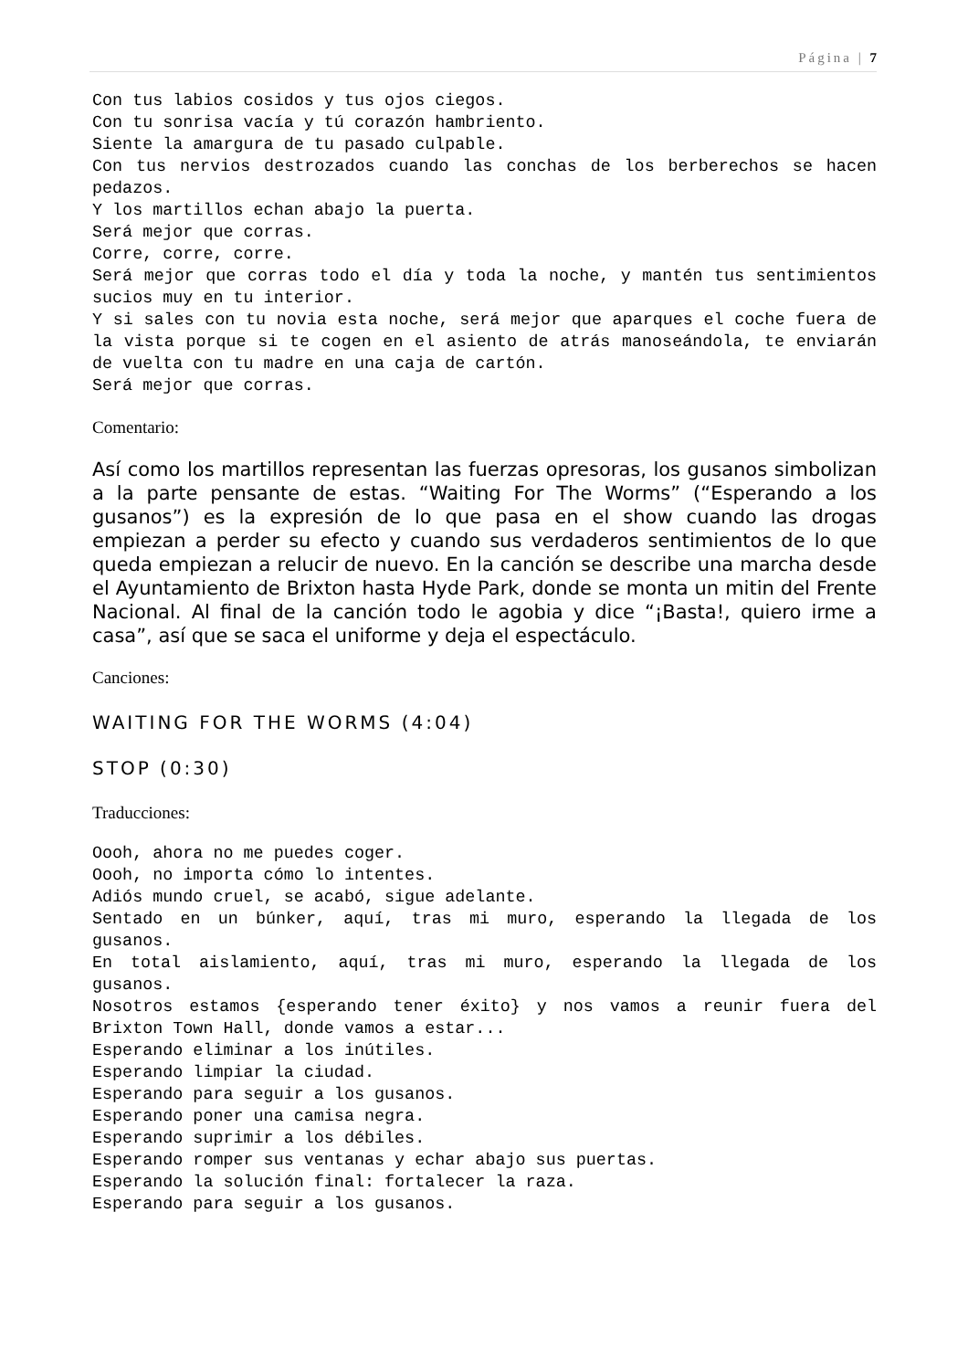Página | 7
Con tus labios cosidos y tus ojos ciegos.
Con tu sonrisa vacía y tú corazón hambriento.
Siente la amargura de tu pasado culpable.
Con tus nervios destrozados cuando las conchas de los berberechos se hacen pedazos.
Y los martillos echan abajo la puerta.
Será mejor que corras.
Corre, corre, corre.
Será mejor que corras todo el día y toda la noche, y mantén tus sentimientos sucios muy en tu interior.
Y si sales con tu novia esta noche, será mejor que aparques el coche fuera de la vista porque si te cogen en el asiento de atrás manoseándola, te enviarán de vuelta con tu madre en una caja de cartón.
Será mejor que corras.
Comentario:
Así como los martillos representan las fuerzas opresoras, los gusanos simbolizan a la parte pensante de estas. “Waiting For The Worms” (“Esperando a los gusanos”) es la expresión de lo que pasa en el show cuando las drogas empiezan a perder su efecto y cuando sus verdaderos sentimientos de lo que queda empiezan a relucir de nuevo. En la canción se describe una marcha desde el Ayuntamiento de Brixton hasta Hyde Park, donde se monta un mitin del Frente Nacional. Al final de la canción todo le agobia y dice “¡Basta!, quiero irme a casa”, así que se saca el uniforme y deja el espectáculo.
Canciones:
WAITING FOR THE WORMS (4:04)
STOP (0:30)
Traducciones:
Oooh, ahora no me puedes coger.
Oooh, no importa cómo lo intentes.
Adiós mundo cruel, se acabó, sigue adelante.
Sentado en un búnker, aquí, tras mi muro, esperando la llegada de los gusanos.
En total aislamiento, aquí, tras mi muro, esperando la llegada de los gusanos.
Nosotros estamos {esperando tener éxito} y nos vamos a reunir fuera del Brixton Town Hall, donde vamos a estar...
Esperando eliminar a los inútiles.
Esperando limpiar la ciudad.
Esperando para seguir a los gusanos.
Esperando poner una camisa negra.
Esperando suprimir a los débiles.
Esperando romper sus ventanas y echar abajo sus puertas.
Esperando la solución final: fortalecer la raza.
Esperando para seguir a los gusanos.